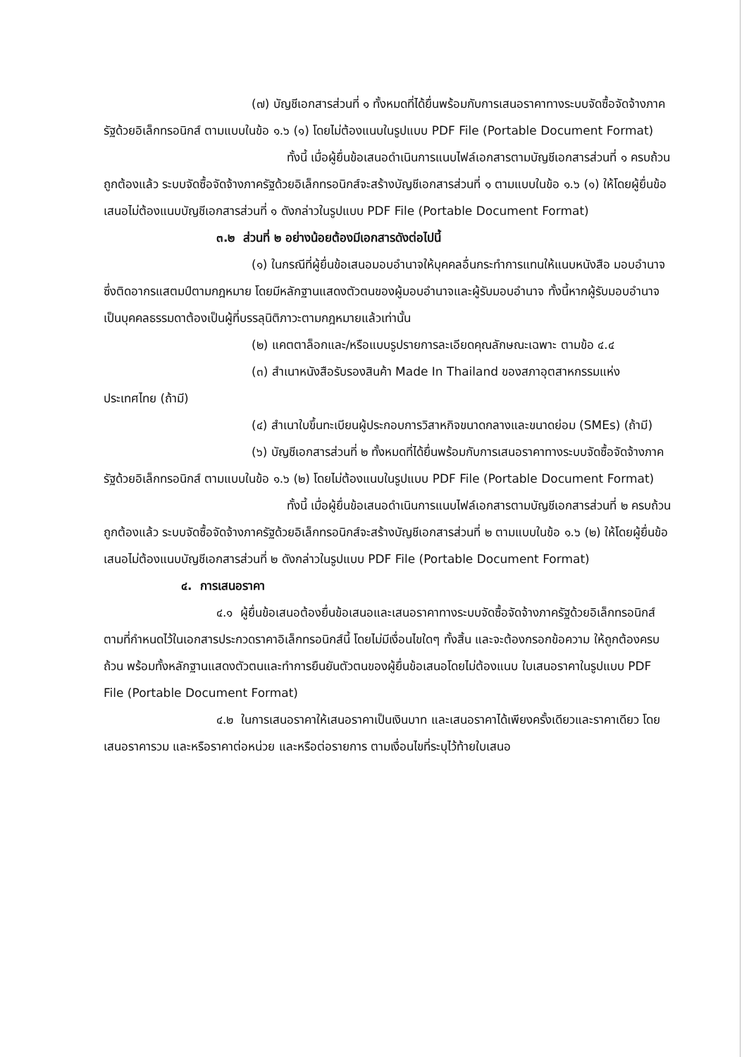(๗) บัญชีเอกสารส่วนที่ ๑ ทั้งหมดที่ได้ยื่นพร้อมกับการเสนอราคาทางระบบจัดซื้อจัดจ้างภาครัฐด้วยอิเล็กทรอนิกส์ ตามแบบในข้อ ๑.๖ (๑) โดยไม่ต้องแนบในรูปแบบ PDF File (Portable Document Format)
ทั้งนี้ เมื่อผู้ยื่นข้อเสนอดำเนินการแนบไฟล์เอกสารตามบัญชีเอกสารส่วนที่ ๑ ครบถ้วน ถูกต้องแล้ว ระบบจัดซื้อจัดจ้างภาครัฐด้วยอิเล็กทรอนิกส์จะสร้างบัญชีเอกสารส่วนที่ ๑ ตามแบบในข้อ ๑.๖ (๑) ให้โดยผู้ยื่นข้อเสนอไม่ต้องแนบบัญชีเอกสารส่วนที่ ๑ ดังกล่าวในรูปแบบ PDF File (Portable Document Format)
๓.๒ ส่วนที่ ๒ อย่างน้อยต้องมีเอกสารดังต่อไปนี้
(๑) ในกรณีที่ผู้ยื่นข้อเสนอมอบอำนาจให้บุคคลอื่นกระทำการแทนให้แนบหนังสือ มอบอำนาจซึ่งติดอากรแสตมป์ตามกฎหมาย โดยมีหลักฐานแสดงตัวตนของผู้มอบอำนาจและผู้รับมอบอำนาจ ทั้งนี้หากผู้รับมอบอำนาจเป็นบุคคลธรรมดาต้องเป็นผู้ที่บรรลุนิติภาวะตามกฎหมายแล้วเท่านั้น
(๒) แคตตาล็อกและ/หรือแบบรูปรายการละเอียดคุณลักษณะเฉพาะ ตามข้อ ๔.๔
(๓) สำเนาหนังสือรับรองสินค้า Made In Thailand ของสภาอุตสาหกรรมแห่งประเทศไทย (ถ้ามี)
(๔) สำเนาใบขึ้นทะเบียนผู้ประกอบการวิสาหกิจขนาดกลางและขนาดย่อม (SMEs) (ถ้ามี)
(๖) บัญชีเอกสารส่วนที่ ๒ ทั้งหมดที่ได้ยื่นพร้อมกับการเสนอราคาทางระบบจัดซื้อจัดจ้างภาครัฐด้วยอิเล็กทรอนิกส์ ตามแบบในข้อ ๑.๖ (๒) โดยไม่ต้องแนบในรูปแบบ PDF File (Portable Document Format)
ทั้งนี้ เมื่อผู้ยื่นข้อเสนอดำเนินการแนบไฟล์เอกสารตามบัญชีเอกสารส่วนที่ ๒ ครบถ้วน ถูกต้องแล้ว ระบบจัดซื้อจัดจ้างภาครัฐด้วยอิเล็กทรอนิกส์จะสร้างบัญชีเอกสารส่วนที่ ๒ ตามแบบในข้อ ๑.๖ (๒) ให้โดยผู้ยื่นข้อเสนอไม่ต้องแนบบัญชีเอกสารส่วนที่ ๒ ดังกล่าวในรูปแบบ PDF File (Portable Document Format)
๔. การเสนอราคา
๔.๑ ผู้ยื่นข้อเสนอต้องยื่นข้อเสนอและเสนอราคาทางระบบจัดซื้อจัดจ้างภาครัฐด้วยอิเล็กทรอนิกส์ตามที่กำหนดไว้ในเอกสารประกวดราคาอิเล็กทรอนิกส์นี้ โดยไม่มีเงื่อนไขใดๆ ทั้งสิ้น และจะต้องกรอกข้อความ ให้ถูกต้องครบถ้วน พร้อมทั้งหลักฐานแสดงตัวตนและทำการยืนยันตัวตนของผู้ยื่นข้อเสนอโดยไม่ต้องแนบ ใบเสนอราคาในรูปแบบ PDF File (Portable Document Format)
๔.๒ ในการเสนอราคาให้เสนอราคาเป็นเงินบาท และเสนอราคาได้เพียงครั้งเดียวและราคาเดียว โดยเสนอราคารวม และหรือราคาต่อหน่วย และหรือต่อรายการ ตามเงื่อนไขที่ระบุไว้ท้ายใบเสนอ